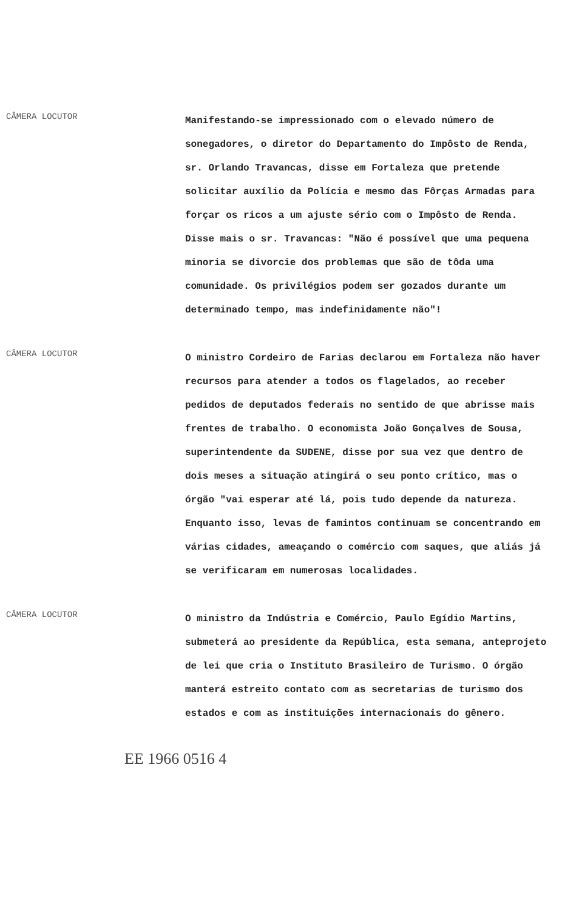CÂMERA LOCUTOR
Manifestando-se impressionado com o elevado número de sonegadores, o diretor do Departamento do Impôsto de Renda, sr. Orlando Travancas, disse em Fortaleza que pretende solicitar auxílio da Polícia e mesmo das Fôrças Armadas para forçar os ricos a um ajuste sério com o Impôsto de Renda. Disse mais o sr. Travancas: "Não é possível que uma pequena minoria se divorcie dos problemas que são de tôda uma comunidade. Os privilégios podem ser gozados durante um determinado tempo, mas indefinidamente não"!
CÂMERA LOCUTOR
O ministro Cordeiro de Farias declarou em Fortaleza não haver recursos para atender a todos os flagelados, ao receber pedidos de deputados federais no sentido de que abrisse mais frentes de trabalho. O economista João Gonçalves de Sousa, superintendente da SUDENE, disse por sua vez que dentro de dois meses a situação atingirá o seu ponto crítico, mas o órgão "vai esperar até lá, pois tudo depende da natureza. Enquanto isso, levas de famintos continuam se concentrando em várias cidades, ameaçando o comércio com saques, que aliás já se verificaram em numerosas localidades.
CÂMERA LOCUTOR
O ministro da Indústria e Comércio, Paulo Egídio Martins, submeterá ao presidente da República, esta semana, anteprojeto de lei que cria o Instituto Brasileiro de Turismo. O órgão manterá estreito contato com as secretarias de turismo dos estados e com as instituições internacionais do gênero.
EE 1966 0516 4